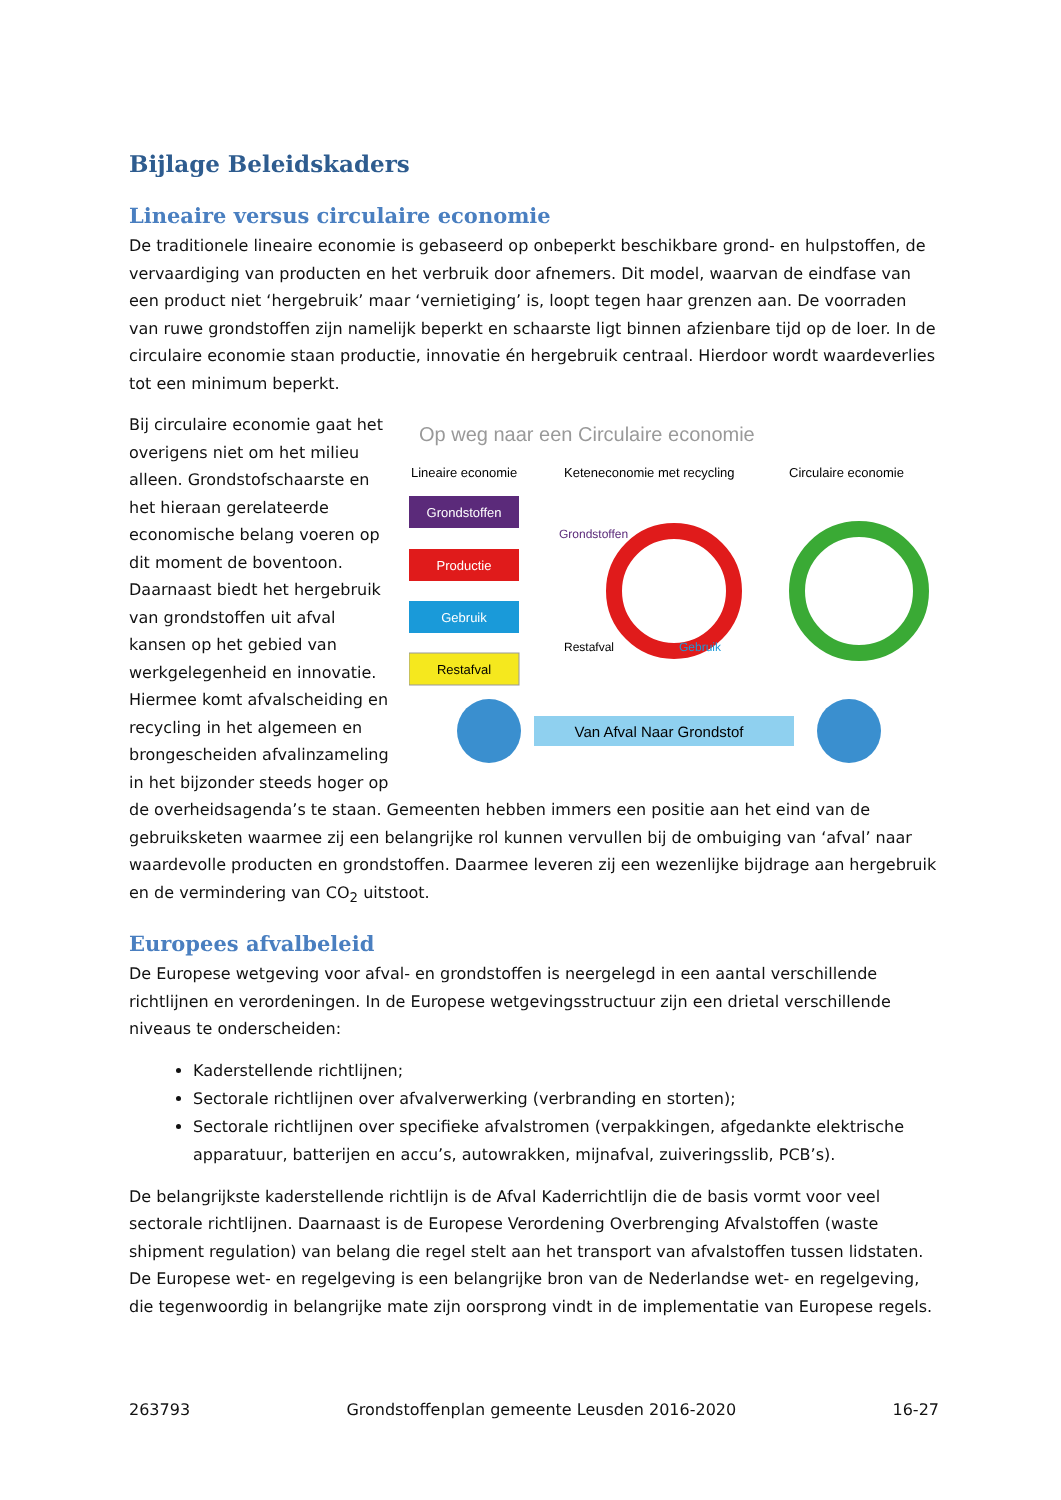Bijlage Beleidskaders
Lineaire versus circulaire economie
De traditionele lineaire economie is gebaseerd op onbeperkt beschikbare grond- en hulpstoffen, de vervaardiging van producten en het verbruik door afnemers. Dit model, waarvan de eindfase van een product niet ‘hergebruik’ maar ‘vernietiging’ is, loopt tegen haar grenzen aan. De voorraden van ruwe grondstoffen zijn namelijk beperkt en schaarste ligt binnen afzienbare tijd op de loer. In de circulaire economie staan productie, innovatie én hergebruik centraal. Hierdoor wordt waardeverlies tot een minimum beperkt.
Op weg naar een Circulaire economie
Lineaire economie
Keteneconomie met recycling
Circulaire economie
Grondstoffen
Productie
Gebruik
Restafval
Grondstoffen
Restafval
Gebruik
Van Afval Naar Grondstof
Bij circulaire economie gaat het overigens niet om het milieu alleen. Grondstofschaarste en het hieraan gerelateerde economische belang voeren op dit moment de boventoon. Daarnaast biedt het hergebruik van grondstoffen uit afval kansen op het gebied van werkgelegenheid en innovatie. Hiermee komt afvalscheiding en recycling in het algemeen en brongescheiden afvalinzameling in het bijzonder steeds hoger op de overheidsagenda’s te staan. Gemeenten hebben immers een positie aan het eind van de gebruiksketen waarmee zij een belangrijke rol kunnen vervullen bij de ombuiging van ‘afval’ naar waardevolle producten en grondstoffen. Daarmee leveren zij een wezenlijke bijdrage aan hergebruik en de vermindering van CO<sub>2</sub> uitstoot.
Europees afvalbeleid
De Europese wetgeving voor afval- en grondstoffen is neergelegd in een aantal verschillende richtlijnen en verordeningen. In de Europese wetgevingsstructuur zijn een drietal verschillende niveaus te onderscheiden:
Kaderstellende richtlijnen;
Sectorale richtlijnen over afvalverwerking (verbranding en storten);
Sectorale richtlijnen over specifieke afvalstromen (verpakkingen, afgedankte elektrische apparatuur, batterijen en accu’s, autowrakken, mijnafval, zuiveringsslib, PCB’s).
De belangrijkste kaderstellende richtlijn is de Afval Kaderrichtlijn die de basis vormt voor veel sectorale richtlijnen. Daarnaast is de Europese Verordening Overbrenging Afvalstoffen (waste shipment regulation) van belang die regel stelt aan het transport van afvalstoffen tussen lidstaten. De Europese wet- en regelgeving is een belangrijke bron van de Nederlandse wet- en regelgeving, die tegenwoordig in belangrijke mate zijn oorsprong vindt in de implementatie van Europese regels.
263793 Grondstoffenplan gemeente Leusden 2016-2020 16-27